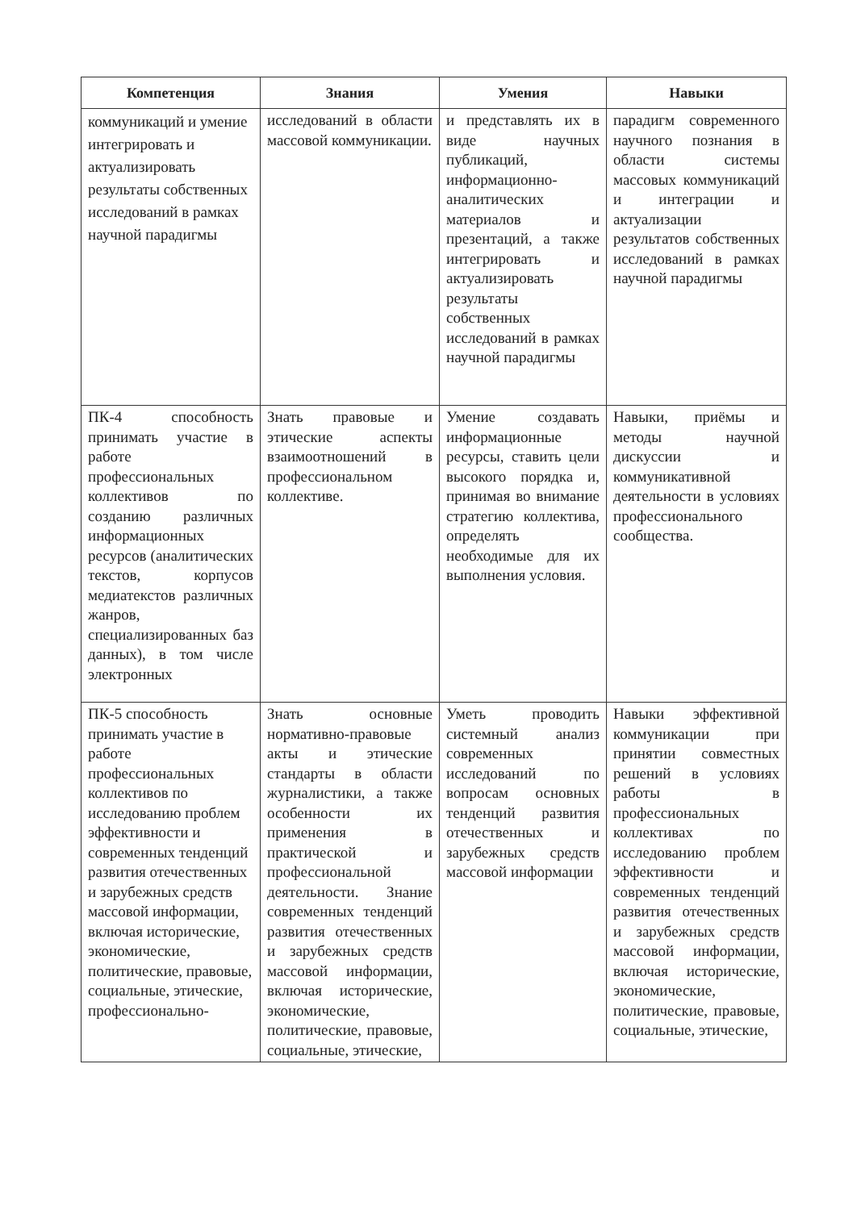| Компетенция | Знания | Умения | Навыки |
| --- | --- | --- | --- |
| коммуникаций и умение интегрировать и актуализировать результаты собственных исследований в рамках научной парадигмы | исследований в области массовой коммуникации. | и представлять их в виде научных публикаций, информационно-аналитических материалов и презентаций, а также интегрировать и актуализировать результаты собственных исследований в рамках научной парадигмы | парадигм современного научного познания в области системы массовых коммуникаций и интеграции и актуализации результатов собственных исследований в рамках научной парадигмы |
| ПК-4 способность принимать участие в работе профессиональных коллективов по созданию различных информационных ресурсов (аналитических текстов, корпусов медиатекстов различных жанров, специализированных баз данных), в том числе электронных | Знать правовые и этические аспекты взаимоотношений в профессиональном коллективе. | Умение создавать информационные ресурсы, ставить цели высокого порядка и, принимая во внимание стратегию коллектива, определять необходимые для их выполнения условия. | Навыки, приёмы и методы научной дискуссии и коммуникативной деятельности в условиях профессионального сообщества. |
| ПК-5 способность принимать участие в работе профессиональных коллективов по исследованию проблем эффективности и современных тенденций развития отечественных и зарубежных средств массовой информации, включая исторические, экономические, политические, правовые, социальные, этические, профессионально- | Знать основные нормативно-правовые акты и этические стандарты в области журналистики, а также особенности их применения в практической и профессиональной деятельности. Знание современных тенденций развития отечественных и зарубежных средств массовой информации, включая исторические, экономические, политические, правовые, социальные, этические, | Уметь проводить системный анализ современных исследований по вопросам основных тенденций развития отечественных и зарубежных средств массовой информации | Навыки эффективной коммуникации при принятии совместных решений в условиях работы в профессиональных коллективах по исследованию проблем эффективности и современных тенденций развития отечественных и зарубежных средств массовой информации, включая исторические, экономические, политические, правовые, социальные, этические, |